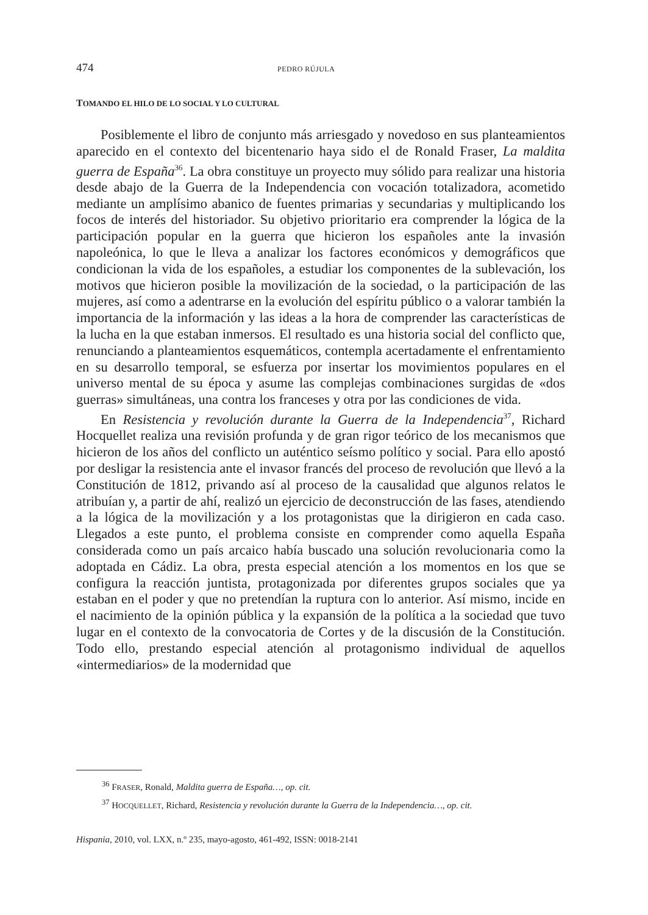474 PEDRO RÚJULA
TOMANDO EL HILO DE LO SOCIAL Y LO CULTURAL
Posiblemente el libro de conjunto más arriesgado y novedoso en sus planteamientos aparecido en el contexto del bicentenario haya sido el de Ronald Fraser, La maldita guerra de España<sup>36</sup>. La obra constituye un proyecto muy sólido para realizar una historia desde abajo de la Guerra de la Independencia con vocación totalizadora, acometido mediante un amplísimo abanico de fuentes primarias y secundarias y multiplicando los focos de interés del historiador. Su objetivo prioritario era comprender la lógica de la participación popular en la guerra que hicieron los españoles ante la invasión napoleónica, lo que le lleva a analizar los factores económicos y demográficos que condicionan la vida de los españoles, a estudiar los componentes de la sublevación, los motivos que hicieron posible la movilización de la sociedad, o la participación de las mujeres, así como a adentrarse en la evolución del espíritu público o a valorar también la importancia de la información y las ideas a la hora de comprender las características de la lucha en la que estaban inmersos. El resultado es una historia social del conflicto que, renunciando a planteamientos esquemáticos, contempla acertadamente el enfrentamiento en su desarrollo temporal, se esfuerza por insertar los movimientos populares en el universo mental de su época y asume las complejas combinaciones surgidas de «dos guerras» simultáneas, una contra los franceses y otra por las condiciones de vida.
En Resistencia y revolución durante la Guerra de la Independencia<sup>37</sup>, Richard Hocquellet realiza una revisión profunda y de gran rigor teórico de los mecanismos que hicieron de los años del conflicto un auténtico seísmo político y social. Para ello apostó por desligar la resistencia ante el invasor francés del proceso de revolución que llevó a la Constitución de 1812, privando así al proceso de la causalidad que algunos relatos le atribuían y, a partir de ahí, realizó un ejercicio de deconstrucción de las fases, atendiendo a la lógica de la movilización y a los protagonistas que la dirigieron en cada caso. Llegados a este punto, el problema consiste en comprender como aquella España considerada como un país arcaico había buscado una solución revolucionaria como la adoptada en Cádiz. La obra, presta especial atención a los momentos en los que se configura la reacción juntista, protagonizada por diferentes grupos sociales que ya estaban en el poder y que no pretendían la ruptura con lo anterior. Así mismo, incide en el nacimiento de la opinión pública y la expansión de la política a la sociedad que tuvo lugar en el contexto de la convocatoria de Cortes y de la discusión de la Constitución. Todo ello, prestando especial atención al protagonismo individual de aquellos «intermediarios» de la modernidad que
<sup>36</sup> FRASER, Ronald, Maldita guerra de España…, op. cit.
<sup>37</sup> HOCQUELLET, Richard, Resistencia y revolución durante la Guerra de la Independencia…, op. cit.
Hispania, 2010, vol. LXX, n.º 235, mayo-agosto, 461-492, ISSN: 0018-2141